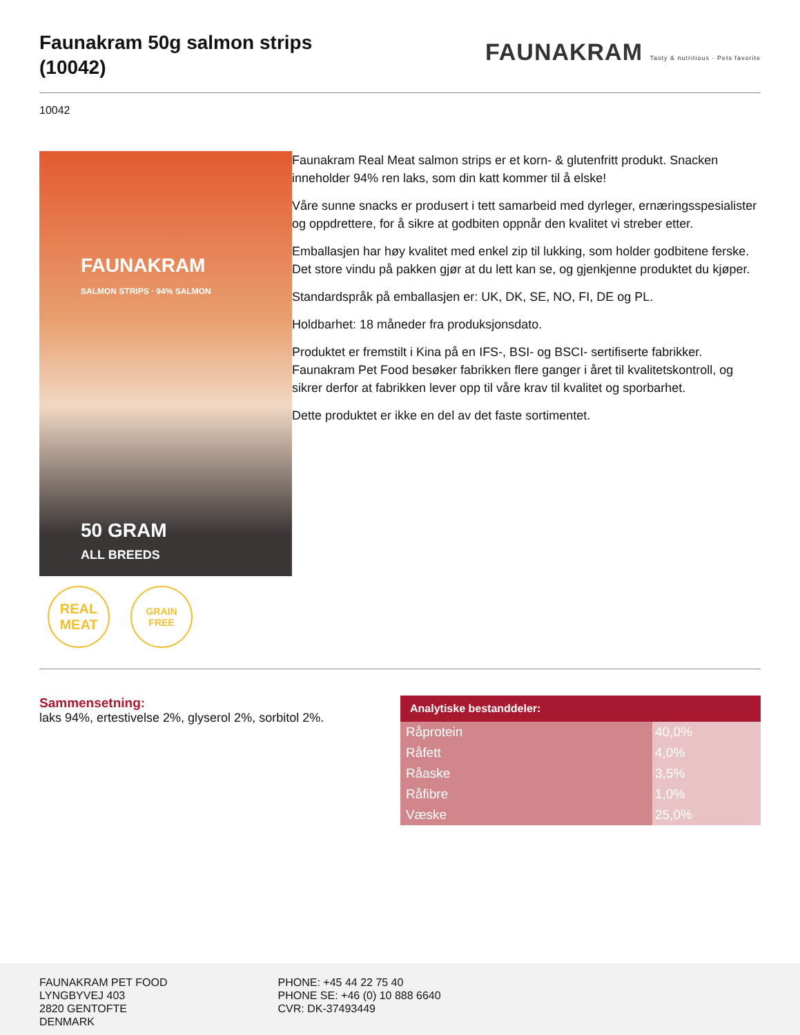Faunakram 50g salmon strips
(10042)
FAUNAKRAM Tasty & nutritious · Pets favorite
10042
FAUNAKRAM
SALMON STRIPS · 94% SALMON
50 GRAM
ALL BREEDS
REAL
MEAT
GRAIN FREE
Faunakram Real Meat salmon strips er et korn- & glutenfritt produkt. Snacken inneholder 94% ren laks, som din katt kommer til å elske!
Våre sunne snacks er produsert i tett samarbeid med dyrleger, ernæringsspesialister og oppdrettere, for å sikre at godbiten oppnår den kvalitet vi streber etter.
Emballasjen har høy kvalitet med enkel zip til lukking, som holder godbitene ferske. Det store vindu på pakken gjør at du lett kan se, og gjenkjenne produktet du kjøper.
Standardspråk på emballasjen er: UK, DK, SE, NO, FI, DE og PL.
Holdbarhet: 18 måneder fra produksjonsdato.
Produktet er fremstilt i Kina på en IFS-, BSI- og BSCI- sertifiserte fabrikker. Faunakram Pet Food besøker fabrikken flere ganger i året til kvalitetskontroll, og sikrer derfor at fabrikken lever opp til våre krav til kvalitet og sporbarhet.
Dette produktet er ikke en del av det faste sortimentet.
Sammensetning:
laks 94%, ertestivelse 2%, glyserol 2%, sorbitol 2%.
| Analytiske bestanddeler: | |
| --- | --- |
| Råprotein | 40,0% |
| Råfett | 4,0% |
| Råaske | 3,5% |
| Råfibre | 1,0% |
| Væske | 25,0% |
FAUNAKRAM PET FOOD
LYNGBYVEJ 403
2820 GENTOFTE
DENMARK
PHONE: +45 44 22 75 40
PHONE SE: +46 (0) 10 888 6640
CVR: DK-37493449